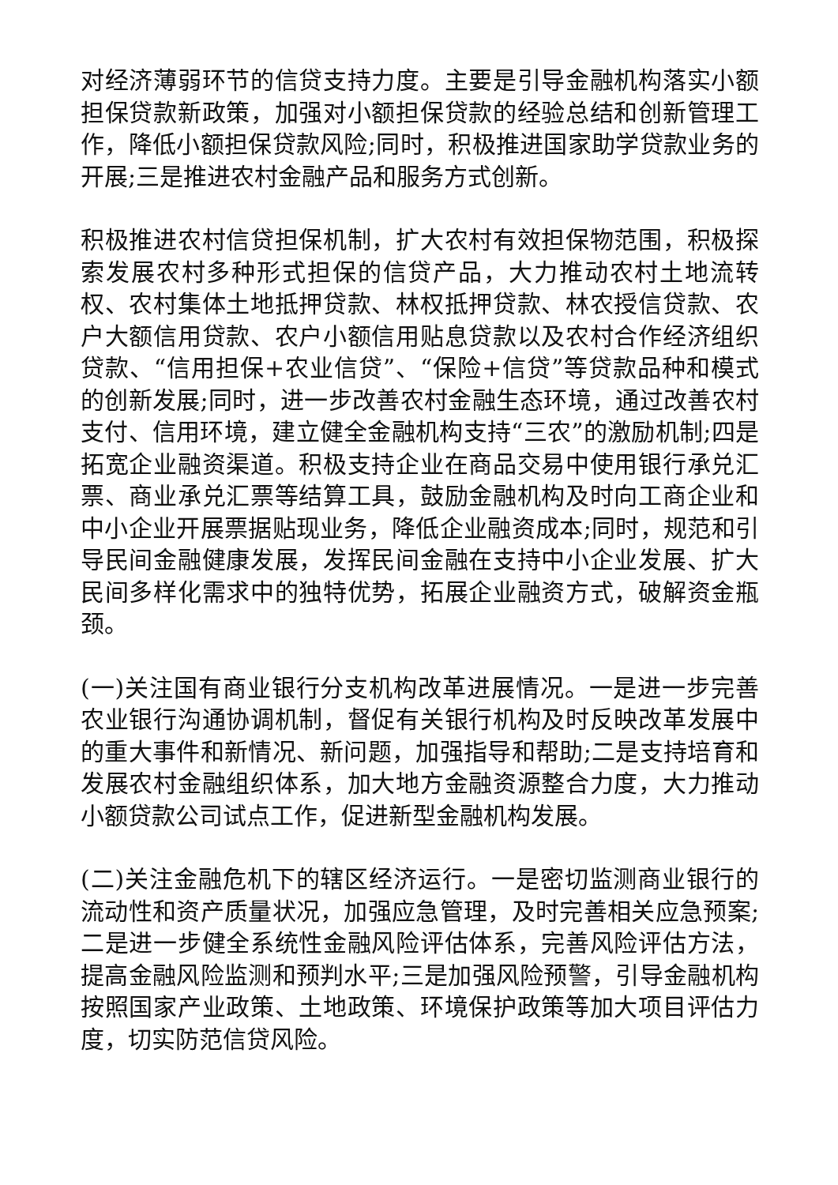对经济薄弱环节的信贷支持力度。主要是引导金融机构落实小额担保贷款新政策，加强对小额担保贷款的经验总结和创新管理工作，降低小额担保贷款风险;同时，积极推进国家助学贷款业务的开展;三是推进农村金融产品和服务方式创新。
积极推进农村信贷担保机制，扩大农村有效担保物范围，积极探索发展农村多种形式担保的信贷产品，大力推动农村土地流转权、农村集体土地抵押贷款、林权抵押贷款、林农授信贷款、农户大额信用贷款、农户小额信用贴息贷款以及农村合作经济组织贷款、“信用担保+农业信贷”、“保险+信贷”等贷款品种和模式的创新发展;同时，进一步改善农村金融生态环境，通过改善农村支付、信用环境，建立健全金融机构支持“三农”的激励机制;四是拓宽企业融资渠道。积极支持企业在商品交易中使用银行承兑汇票、商业承兑汇票等结算工具，鼓励金融机构及时向工商企业和中小企业开展票据贴现业务，降低企业融资成本;同时，规范和引导民间金融健康发展，发挥民间金融在支持中小企业发展、扩大民间多样化需求中的独特优势，拓展企业融资方式，破解资金瓶颈。
(一)关注国有商业银行分支机构改革进展情况。一是进一步完善农业银行沟通协调机制，督促有关银行机构及时反映改革发展中的重大事件和新情况、新问题，加强指导和帮助;二是支持培育和发展农村金融组织体系，加大地方金融资源整合力度，大力推动小额贷款公司试点工作，促进新型金融机构发展。
(二)关注金融危机下的辖区经济运行。一是密切监测商业银行的流动性和资产质量状况，加强应急管理，及时完善相关应急预案;二是进一步健全系统性金融风险评估体系，完善风险评估方法，提高金融风险监测和预判水平;三是加强风险预警，引导金融机构按照国家产业政策、土地政策、环境保护政策等加大项目评估力度，切实防范信贷风险。